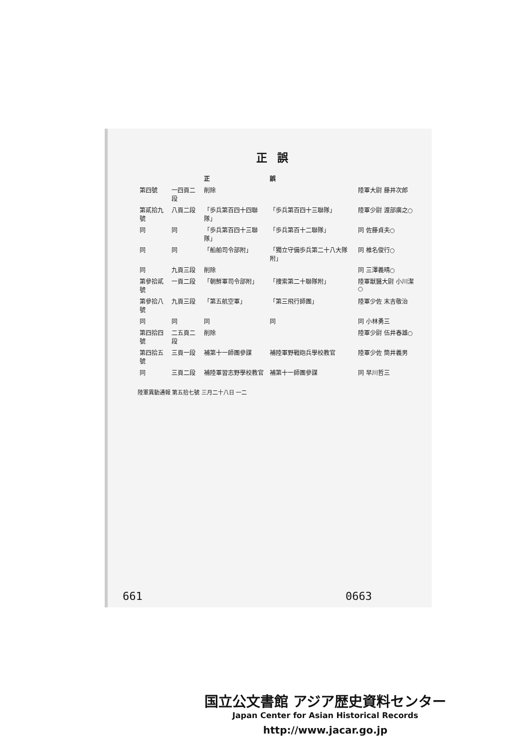正誤
| | | 正 | 誤 | |
| --- | --- | --- | --- | --- |
| 第四號 | 一四頁二段 | 削除 | | 陸軍大尉 藤井次郎 |
| 第貳拾九號 | 八頁二段 | 「歩兵第百四十四聯隊」 | 「歩兵第百四十三聯隊」 | 陸軍少尉 渡部廣之○ |
| 同 | 同 | 「歩兵第百四十三聯隊」 | 「歩兵第百十二聯隊」 | 同 佐藤貞夫○ |
| 同 | 同 | 「船舶司令部附」 | 「獨立守備歩兵第二十八大隊附」 | 同 椎名俊行○ |
| 同 | 九頁三段 | 削除 | | 同 三澤義晴○ |
| 第參拾貳號 | 一頁二段 | 「朝鮮軍司令部附」 | 「捜索第二十聯隊附」 | 陸軍獣醫大尉 小川潔○ |
| 第參拾八號 | 九頁三段 | 「第五航空軍」 | 「第三飛行師團」 | 陸軍少佐 末吉敬治 |
| 同 | 同 | 同 | 同 | 同 小林勇三 |
| 第四拾四號 | 二五頁二段 | 削除 | | 陸軍少尉 伍井春雄○ |
| 第四拾五號 | 三頁一段 | 補第十一師團參謀 | 補陸軍野戰砲兵學校教官 | 陸軍少佐 筒井義男 |
| 同 | 三頁二段 | 補陸軍習志野學校教官 | 補第十一師團參謀 | 同 早川哲三 |
陸軍異動通報 第五拾七號 三月二十八日 一二
661 0663
国立公文書館 アジア歴史資料センター
Japan Center for Asian Historical Records
http://www.jacar.go.jp